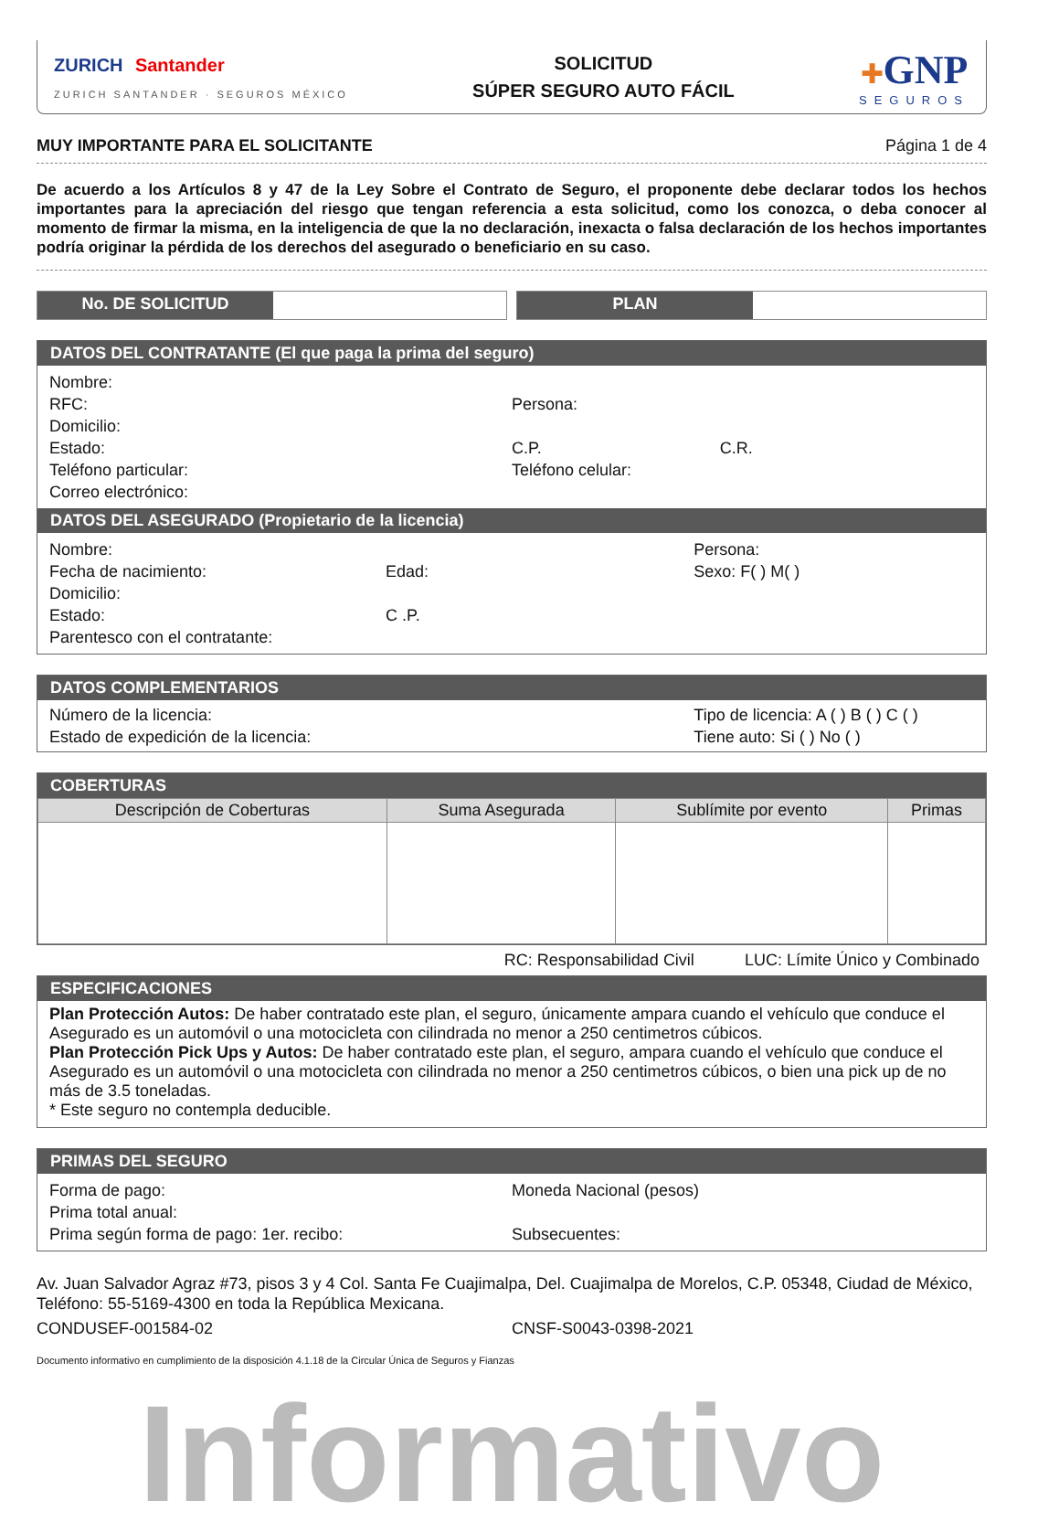ZURICH Santander
ZURICH SANTANDER · SEGUROS MÉXICO
SOLICITUD
SÚPER SEGURO AUTO FÁCIL
✚GNP
SEGUROS
MUY IMPORTANTE PARA EL SOLICITANTE Página 1 de 4
De acuerdo a los Artículos 8 y 47 de la Ley Sobre el Contrato de Seguro, el proponente debe declarar todos los hechos importantes para la apreciación del riesgo que tengan referencia a esta solicitud, como los conozca, o deba conocer al momento de firmar la misma, en la inteligencia de que la no declaración, inexacta o falsa declaración de los hechos importantes podría originar la pérdida de los derechos del asegurado o beneficiario en su caso.
No. DE SOLICITUD PLAN
DATOS DEL CONTRATANTE (El que paga la prima del seguro)
Nombre:
RFC: Persona:
Domicilio:
Estado: C.P. C.R.
Teléfono particular: Teléfono celular:
Correo electrónico:
DATOS DEL ASEGURADO (Propietario de la licencia)
Nombre: Persona:
Fecha de nacimiento: Edad: Sexo: F( ) M( )
Domicilio:
Estado: C .P.
Parentesco con el contratante:
DATOS COMPLEMENTARIOS
Número de la licencia: Tipo de licencia: A ( ) B ( ) C ( )
Estado de expedición de la licencia:
Tiene auto: Si ( ) No ( )
COBERTURAS
| Descripción de Coberturas | Suma Asegurada | Sublímite por evento | Primas |
| --- | --- | --- | --- |
RC: Responsabilidad Civil LUC: Límite Único y Combinado
ESPECIFICACIONES
Plan Protección Autos: De haber contratado este plan, el seguro, únicamente ampara cuando el vehículo que conduce el Asegurado es un automóvil o una motocicleta con cilindrada no menor a 250 centimetros cúbicos.
Plan Protección Pick Ups y Autos: De haber contratado este plan, el seguro, ampara cuando el vehículo que conduce el Asegurado es un automóvil o una motocicleta con cilindrada no menor a 250 centimetros cúbicos, o bien una pick up de no más de 3.5 toneladas.
* Este seguro no contempla deducible.
PRIMAS DEL SEGURO
Forma de pago: Moneda Nacional (pesos)
Prima total anual:
Prima según forma de pago: 1er. recibo:
Subsecuentes:
Av. Juan Salvador Agraz #73, pisos 3 y 4 Col. Santa Fe Cuajimalpa, Del. Cuajimalpa de Morelos, C.P. 05348, Ciudad de México, Teléfono: 55-5169-4300 en toda la República Mexicana.
CONDUSEF-001584-02 CNSF-S0043-0398-2021
Documento informativo en cumplimiento de la disposición 4.1.18 de la Circular Única de Seguros y Fianzas
Informativo